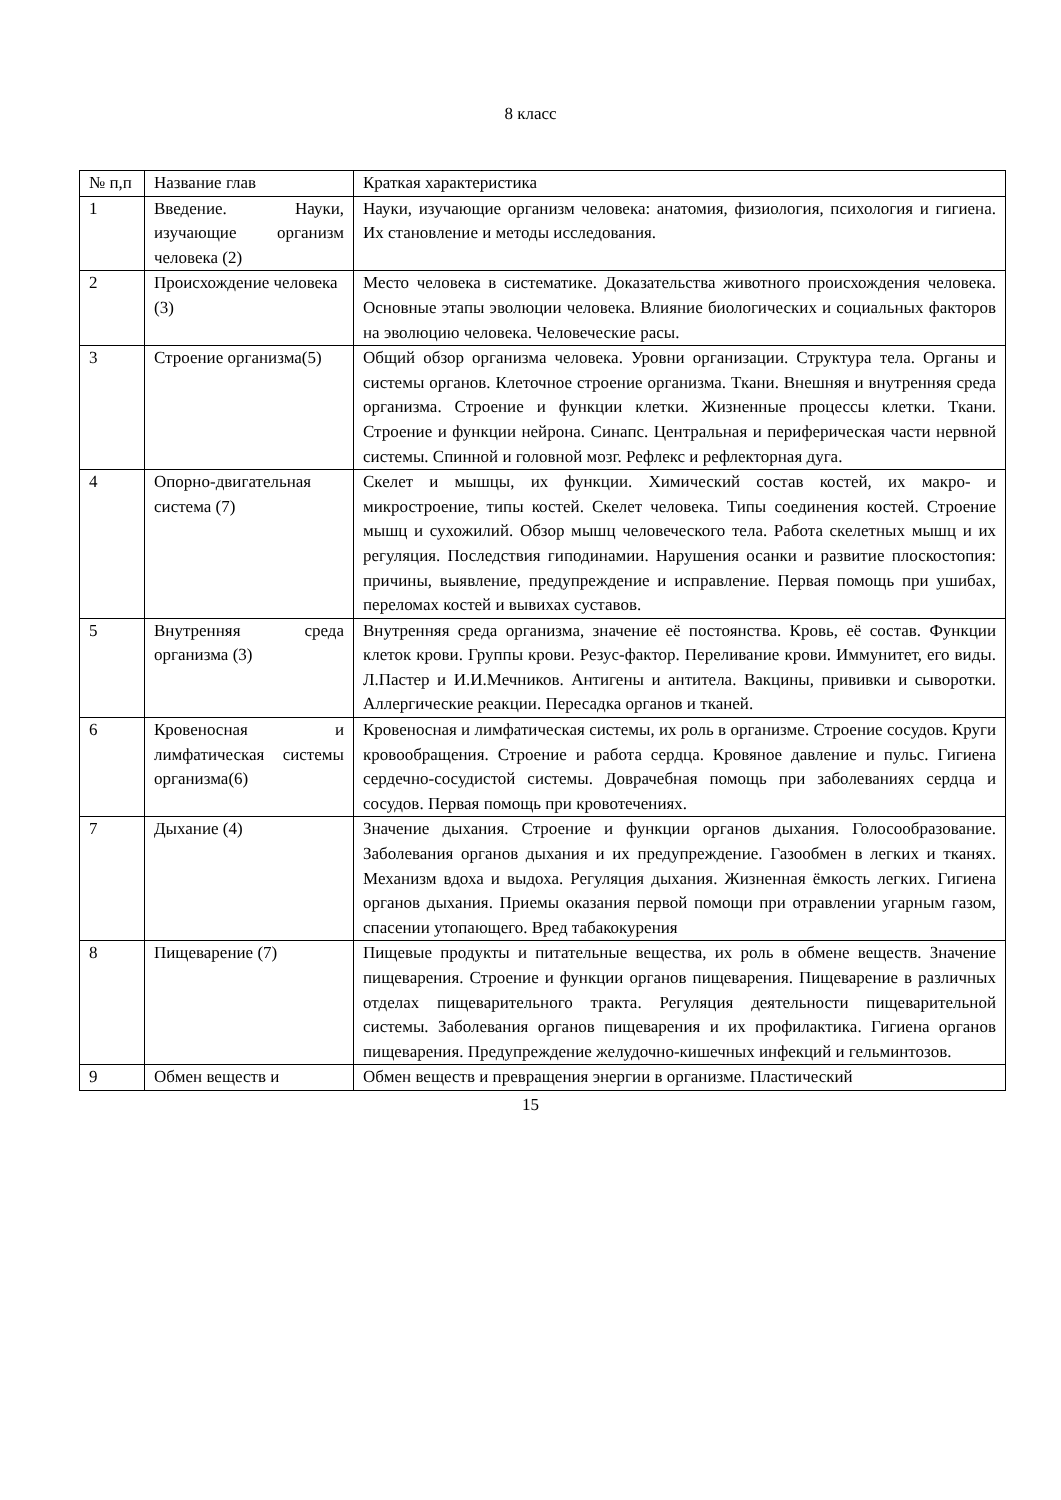8 класс
| № п,п | Название глав | Краткая характеристика |
| 1 | Введение. Науки, изучающие организм человека (2) | Науки, изучающие организм человека: анатомия, физиология, психология и гигиена. Их становление и методы исследования. |
| 2 | Происхождение человека (3) | Место человека в систематике. Доказательства животного происхождения человека. Основные этапы эволюции человека. Влияние биологических и социальных факторов на эволюцию человека. Человеческие расы. |
| 3 | Строение организма(5) | Общий обзор организма человека. Уровни организации. Структура тела. Органы и системы органов. Клеточное строение организма. Ткани. Внешняя и внутренняя среда организма. Строение и функции клетки. Жизненные процессы клетки. Ткани. Строение и функции нейрона. Синапс. Центральная и периферическая части нервной системы. Спинной и головной мозг. Рефлекс и рефлекторная дуга. |
| 4 | Опорно-двигательная система (7) | Скелет и мышцы, их функции. Химический состав костей, их макро- и микростроение, типы костей. Скелет человека. Типы соединения костей. Строение мышц и сухожилий. Обзор мышц человеческого тела. Работа скелетных мышц и их регуляция. Последствия гиподинамии. Нарушения осанки и развитие плоскостопия: причины, выявление, предупреждение и исправление. Первая помощь при ушибах, переломах костей и вывихах суставов. |
| 5 | Внутренняя среда организма (3) | Внутренняя среда организма, значение её постоянства. Кровь, её состав. Функции клеток крови. Группы крови. Резус-фактор. Переливание крови. Иммунитет, его виды. Л.Пастер и И.И.Мечников. Антигены и антитела. Вакцины, прививки и сыворотки. Аллергические реакции. Пересадка органов и тканей. |
| 6 | Кровеносная и лимфатическая системы организма(6) | Кровеносная и лимфатическая системы, их роль в организме. Строение сосудов. Круги кровообращения. Строение и работа сердца. Кровяное давление и пульс. Гигиена сердечно-сосудистой системы. Доврачебная помощь при заболеваниях сердца и сосудов. Первая помощь при кровотечениях. |
| 7 | Дыхание (4) | Значение дыхания. Строение и функции органов дыхания. Голосообразование. Заболевания органов дыхания и их предупреждение. Газообмен в легких и тканях. Механизм вдоха и выдоха. Регуляция дыхания. Жизненная ёмкость легких. Гигиена органов дыхания. Приемы оказания первой помощи при отравлении угарным газом, спасении утопающего. Вред табакокурения |
| 8 | Пищеварение (7) | Пищевые продукты и питательные вещества, их роль в обмене веществ. Значение пищеварения. Строение и функции органов пищеварения. Пищеварение в различных отделах пищеварительного тракта. Регуляция деятельности пищеварительной системы. Заболевания органов пищеварения и их профилактика. Гигиена органов пищеварения. Предупреждение желудочно-кишечных инфекций и гельминтозов. |
| 9 | Обмен веществ и | Обмен веществ и превращения энергии в организме. Пластический |
15